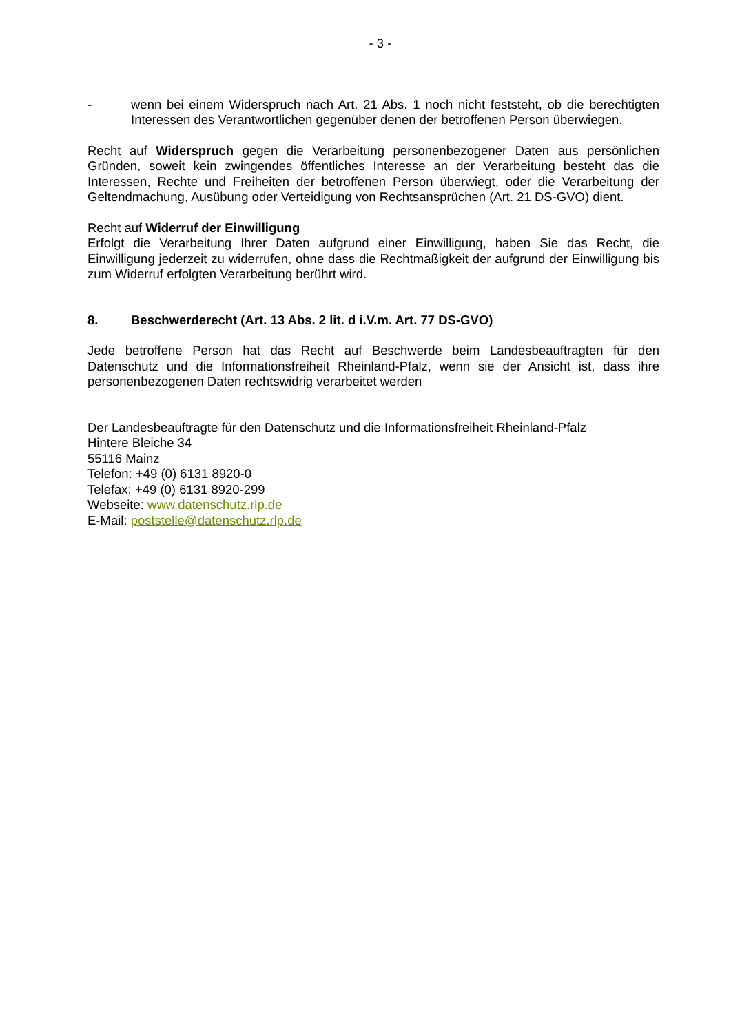- 3 -
- wenn bei einem Widerspruch nach Art. 21 Abs. 1 noch nicht feststeht, ob die berechtigten Interessen des Verantwortlichen gegenüber denen der betroffenen Person überwiegen.
Recht auf Widerspruch gegen die Verarbeitung personenbezogener Daten aus persönlichen Gründen, soweit kein zwingendes öffentliches Interesse an der Verarbeitung besteht das die Interessen, Rechte und Freiheiten der betroffenen Person überwiegt, oder die Verarbeitung der Geltendmachung, Ausübung oder Verteidigung von Rechtsansprüchen (Art. 21 DS-GVO) dient.
Recht auf Widerruf der Einwilligung
Erfolgt die Verarbeitung Ihrer Daten aufgrund einer Einwilligung, haben Sie das Recht, die Einwilligung jederzeit zu widerrufen, ohne dass die Rechtmäßigkeit der aufgrund der Einwilligung bis zum Widerruf erfolgten Verarbeitung berührt wird.
8. Beschwerderecht (Art. 13 Abs. 2 lit. d i.V.m. Art. 77 DS-GVO)
Jede betroffene Person hat das Recht auf Beschwerde beim Landesbeauftragten für den Datenschutz und die Informationsfreiheit Rheinland-Pfalz, wenn sie der Ansicht ist, dass ihre personenbezogenen Daten rechtswidrig verarbeitet werden
Der Landesbeauftragte für den Datenschutz und die Informationsfreiheit Rheinland-Pfalz
Hintere Bleiche 34
55116 Mainz
Telefon: +49 (0) 6131 8920-0
Telefax: +49 (0) 6131 8920-299
Webseite: www.datenschutz.rlp.de
E-Mail: poststelle@datenschutz.rlp.de